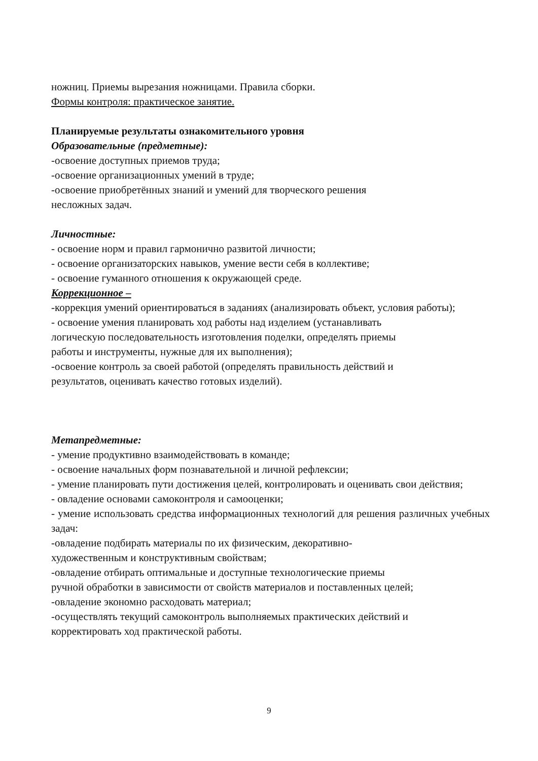ножниц. Приемы вырезания ножницами. Правила сборки.
Формы контроля: практическое занятие.
Планируемые результаты ознакомительного уровня
Образовательные (предметные):
-освоение доступных приемов труда;
-освоение организационных умений в труде;
-освоение приобретённых знаний и умений для творческого решения
несложных задач.
Личностные:
- освоение норм и правил гармонично развитой личности;
- освоение организаторских навыков, умение вести себя в коллективе;
- освоение гуманного отношения к окружающей среде.
Коррекционное –
-коррекция умений ориентироваться в заданиях (анализировать объект, условия работы);
- освоение умения планировать ход работы над изделием (устанавливать
логическую последовательность изготовления поделки, определять приемы
работы и инструменты, нужные для их выполнения);
-освоение контроль за своей работой (определять правильность действий и
результатов, оценивать качество готовых изделий).
Метапредметные:
- умение продуктивно взаимодействовать в команде;
- освоение начальных форм познавательной и личной рефлексии;
- умение планировать пути достижения целей, контролировать и оценивать свои действия;
- овладение основами самоконтроля и самооценки;
- умение использовать средства информационных технологий для решения различных учебных задач:
-овладение подбирать материалы по их физическим, декоративно-
художественным и конструктивным свойствам;
-овладение отбирать оптимальные и доступные технологические приемы
ручной обработки в зависимости от свойств материалов и поставленных целей;
-овладение экономно расходовать материал;
-осуществлять текущий самоконтроль выполняемых практических действий и
корректировать ход практической работы.
9